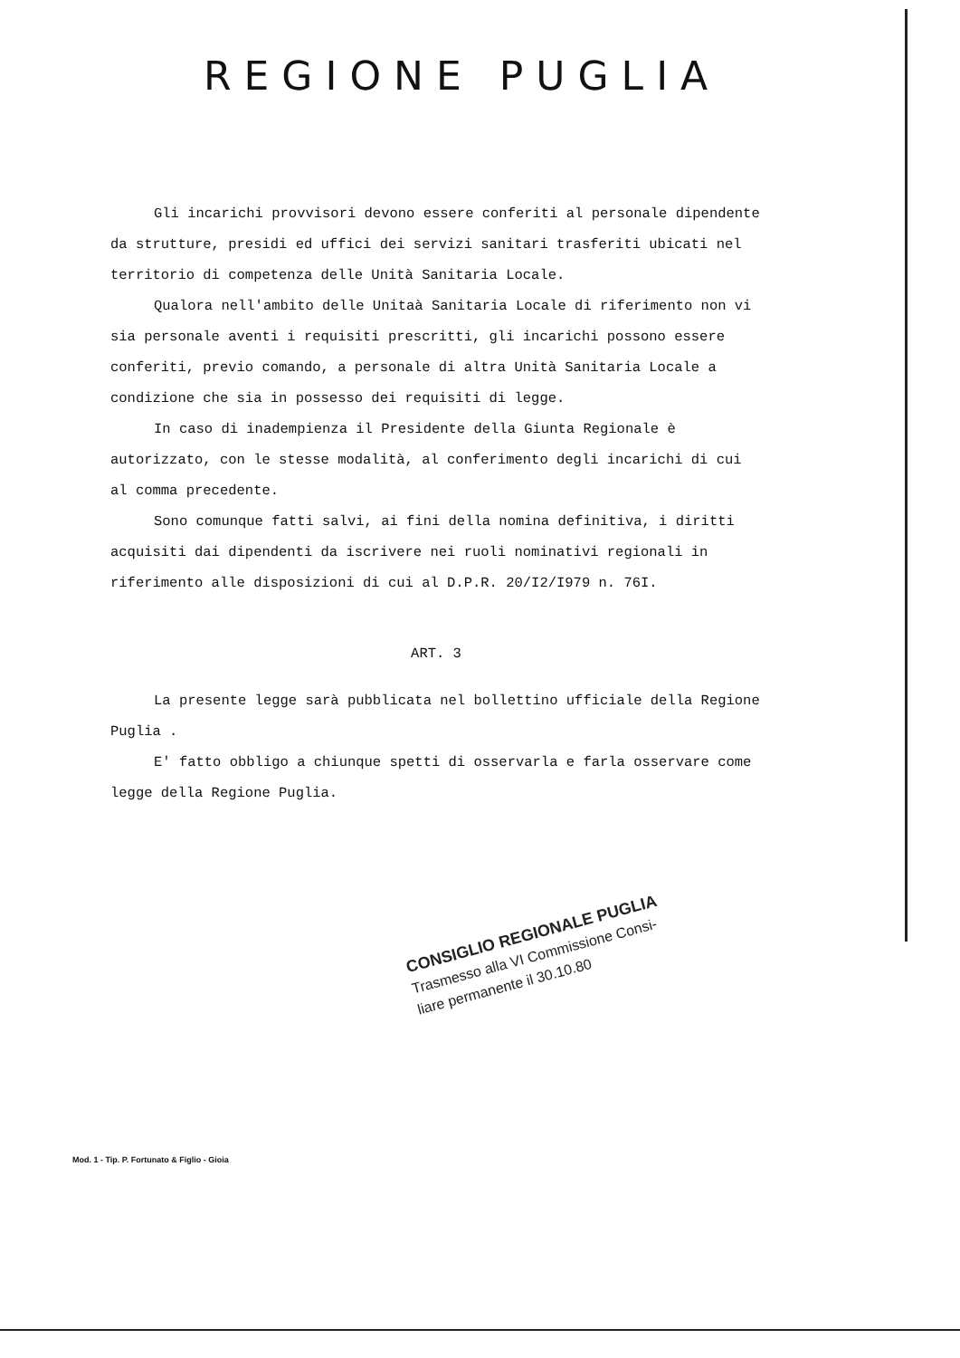REGIONE PUGLIA
Gli incarichi provvisori devono essere conferiti al personale dipendente da strutture, presidi ed uffici dei servizi sanitari trasferiti ubicati nel territorio di competenza delle Unità Sanitaria Locale.
Qualora nell'ambito delle Unitaà Sanitaria Locale di riferimento non vi sia personale aventi i requisiti prescritti, gli incarichi possono essere conferiti, previo comando, a personale di altra Unità Sanitaria Locale a condizione che sia in possesso dei requisiti di legge.
In caso di inadempienza il Presidente della Giunta Regionale è autorizzato, con le stesse modalità, al conferimento degli incarichi di cui al comma precedente.
Sono comunque fatti salvi, ai fini della nomina definitiva, i diritti acquisiti dai dipendenti da iscrivere nei ruoli nominativi regionali in riferimento alle disposizioni di cui al D.P.R. 20/I2/I979 n. 76I.
ART. 3
La presente legge sarà pubblicata nel bollettino ufficiale della Regione Puglia .
E' fatto obbligo a chiunque spetti di osservarla e farla osservare come legge della Regione Puglia.
CONSIGLIO REGIONALE PUGLIA
Trasmesso alla VI Commissione Consi-
liare permanente il 30.10.80
Mod. 1 - Tip. P. Fortunato & Figlio - Gioia